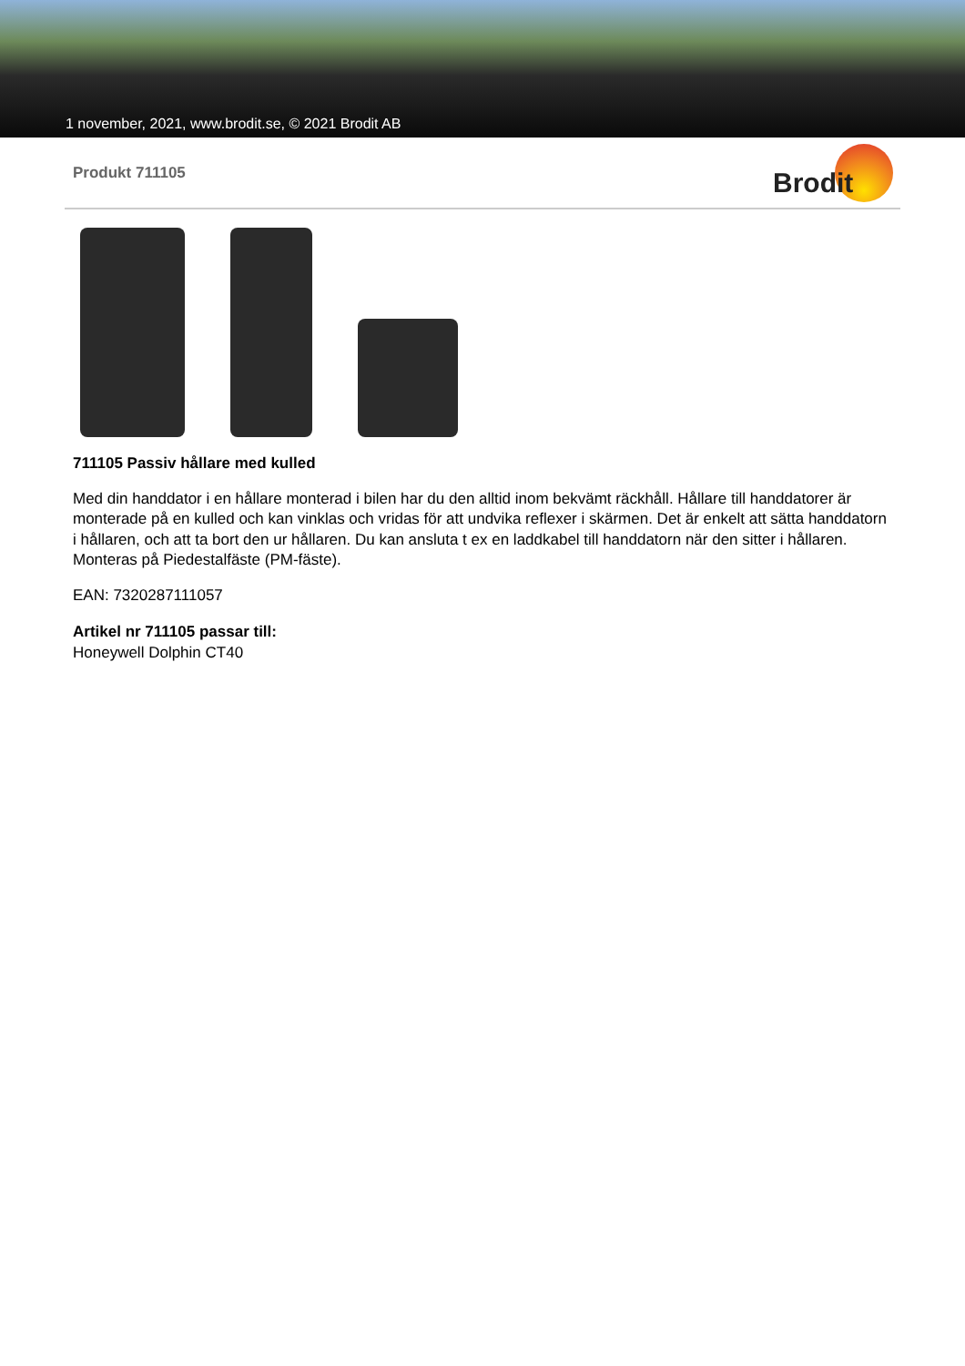1 november, 2021, www.brodit.se, © 2021 Brodit AB
Produkt 711105
Brodit
711105 Passiv hållare med kulled
Med din handdator i en hållare monterad i bilen har du den alltid inom bekvämt räckhåll. Hållare till handdatorer är monterade på en kulled och kan vinklas och vridas för att undvika reflexer i skärmen. Det är enkelt att sätta handdatorn i hållaren, och att ta bort den ur hållaren. Du kan ansluta t ex en laddkabel till handdatorn när den sitter i hållaren. Monteras på Piedestalfäste (PM-fäste).
EAN: 7320287111057
Artikel nr 711105 passar till:
Honeywell Dolphin CT40